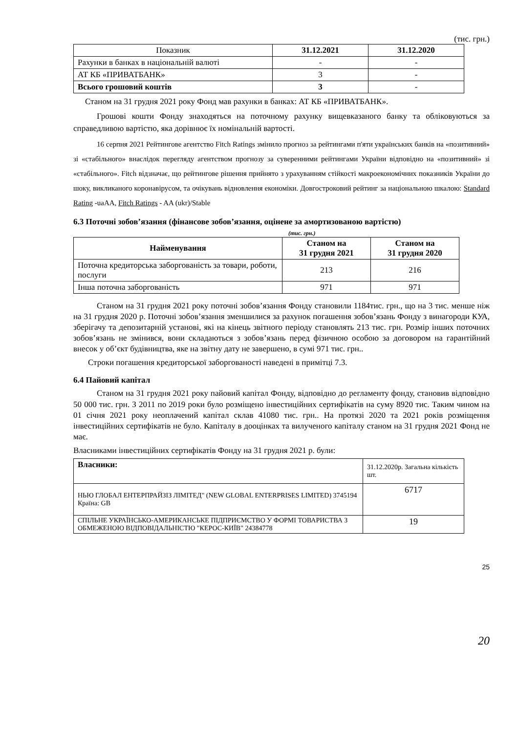(тис. грн.)
| Показник | 31.12.2021 | 31.12.2020 |
| --- | --- | --- |
| Рахунки в банках в національній валюті | - | - |
| АТ КБ «ПРИВАТБАНК» | 3 | - |
| Всього грошовий коштів | 3 | - |
Станом на 31 грудня 2021 року Фонд мав рахунки в банках: АТ КБ «ПРИВАТБАНК».
Грошові кошти Фонду знаходяться на поточному рахунку вищевказаного банку та обліковуються за справедливою вартістю, яка дорівнює їх номінальній вартості.
16 серпня 2021 Рейтингове агентство Fitch Ratings змінило прогноз за рейтингами п'яти українських банків на «позитивний» зі «стабільного» внаслідок перегляду агентством прогнозу за суверенними рейтингами України відповідно на «позитивний» зі «стабільного». Fitch відзначає, що рейтингове рішення прийнято з урахуванням стійкості макроекономічних показників України до шоку, викликаного коронавірусом, та очікувань відновлення економіки. Довгостроковий рейтинг за національною шкалою: Standard Rating -uaAA, Fitch Ratings - AA (ukr)/Stable
6.3 Поточні зобов’язання (фінансове зобов’язання, оцінене за амортизованою вартістю)
(тис. грн.)
| Найменування | Станом на 31 грудня 2021 | Станом на 31 грудня 2020 |
| --- | --- | --- |
| Поточна кредиторська заборгованість за товари, роботи, послуги | 213 | 216 |
| Інша поточна заборгованість | 971 | 971 |
Станом на 31 грудня 2021 року поточні зобов’язання Фонду становили 1184тис. грн., що на 3 тис. менше ніж на 31 грудня 2020 р. Поточні зобов’язання зменшилися за рахунок погашення зобов’язань Фонду з винагороди КУА, зберігачу та депозитарній установі, які на кінець звітного періоду становлять 213 тис. грн. Розмір інших поточних зобов’язань не змінився, вони складаються з зобов’язань перед фізичною особою за договором на гарантійний внесок у об’єкт будівництва, яке на звітну дату не завершено, в сумі 971 тис. грн..
Строки погашення кредиторської заборгованості наведені в примітці 7.3.
6.4 Пайовий капітал
Станом на 31 грудня 2021 року пайовий капітал Фонду, відповідно до регламенту фонду, становив відповідно 50 000 тис. грн. З 2011 по 2019 роки було розміщено інвестиційних сертифікатів на суму 8920 тис. Таким чином на 01 січня 2021 року неоплачений капітал склав 41080 тис. грн.. На протязі 2020 та 2021 років розміщення інвестиційних сертифікатів не було. Капіталу в дооцінках та вилученого капіталу станом на 31 грудня 2021 Фонд не має.
Власниками інвестиційних сертифікатів Фонду на 31 грудня 2021 р. були:
| Власники: | 31.12.2020р. Загальна кількість шт. |
| НЬЮ ГЛОБАЛ ЕНТЕРПРАЙЗІЗ ЛІМІТЕД" (NEW GLOBAL ENTERPRISES LIMITED) 3745194 Країна: GB | 6717 |
| СПІЛЬНЕ УКРАЇНСЬКО-АМЕРИКАНСЬКЕ ПІДПРИЄМСТВО У ФОРМІ ТОВАРИСТВА З ОБМЕЖЕНОЮ ВІДПОВІДАЛЬНІСТЮ "КЕРОС-КИЇВ" 24384778 | 19 |
25
20